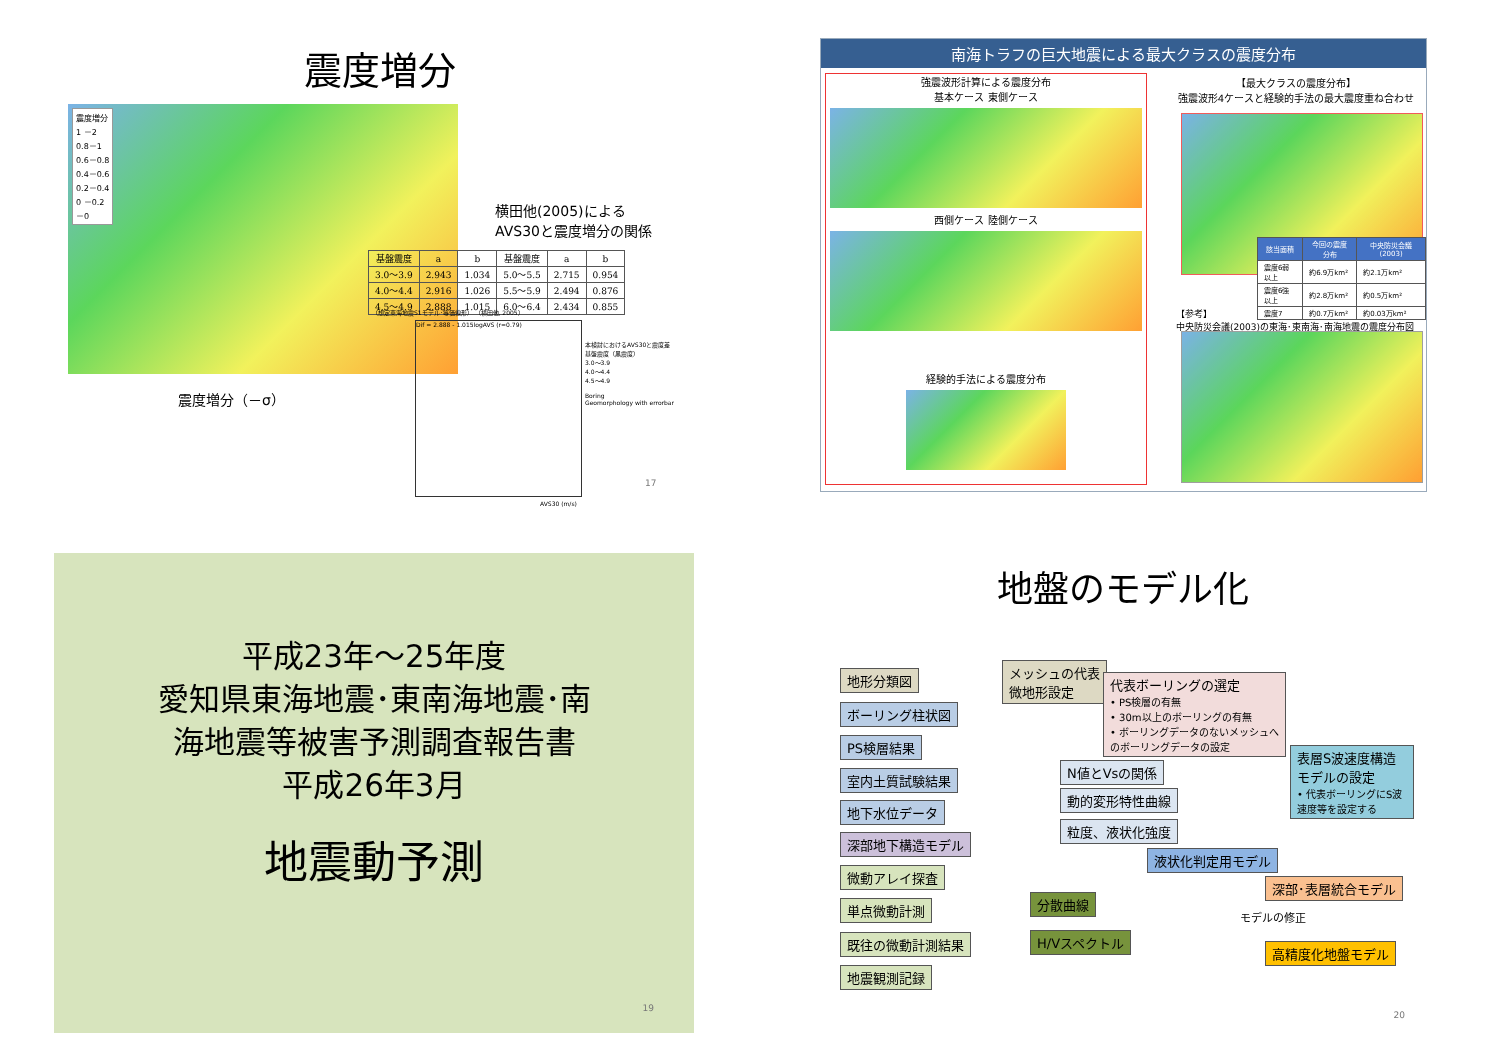震度増分
震度増分
1 －2
0.8－1
0.6－0.8
0.4－0.6
0.2－0.4
0 －0.2
－0
横田他(2005)による
AVS30と震度増分の関係
| 基盤震度 | a | b | 基盤震度 | a | b |
| --- | --- | --- | --- | --- | --- |
| 3.0～3.9 | 2.943 | 1.034 | 5.0～5.5 | 2.715 | 0.954 |
| 4.0～4.4 | 2.916 | 1.026 | 5.5～5.9 | 2.494 | 0.876 |
| 4.5～4.9 | 2.888 | 1.015 | 6.0～6.4 | 2.434 | 0.855 |
（想定東海地震S1モデル･等価線形） （横田他, 2005）
Dif = 2.888 - 1.015logAVS (r=0.79)
本検討におけるAVS30と震度差
基盤震度（黒震度）
3.0～3.9
4.0～4.4
4.5～4.9
Boring
Geomorphology with errorbar
AVS30 (m/s)
震度増分（－σ）
17
南海トラフの巨大地震による最大クラスの震度分布
強震波形計算による震度分布
基本ケース 東側ケース
西側ケース 陸側ケース
経験的手法による震度分布
【最大クラスの震度分布】
強震波形4ケースと経験的手法の最大震度重ね合わせ
| 該当面積 | 今回の震度分布 | 中央防災会議(2003) |
| --- | --- | --- |
| 震度6弱以上 | 約6.9万km² | 約2.1万km² |
| 震度6強以上 | 約2.8万km² | 約0.5万km² |
| 震度7 | 約0.7万km² | 約0.03万km² |
【参考】
中央防災会議(2003)の東海･東南海･南海地震の震度分布図
平成23年～25年度
愛知県東海地震･東南海地震･南
海地震等被害予測調査報告書
平成26年3月
地震動予測
19
地盤のモデル化
地形分類図
ボーリング柱状図
PS検層結果
室内土質試験結果
地下水位データ
深部地下構造モデル
微動アレイ探査
単点微動計測
既往の微動計測結果
地震観測記録
メッシュの代表
微地形設定
代表ボーリングの選定
• PS検層の有無
• 30m以上のボーリングの有無
• ボーリングデータのないメッシュへ
のボーリングデータの設定
N値とVsの関係
動的変形特性曲線
粒度、液状化強度
液状化判定用モデル
表層S波速度構造モデルの設定
• 代表ボーリングにS波速度等を設定する
深部･表層統合モデル
分散曲線
H/Vスペクトル
モデルの修正
高精度化地盤モデル
20